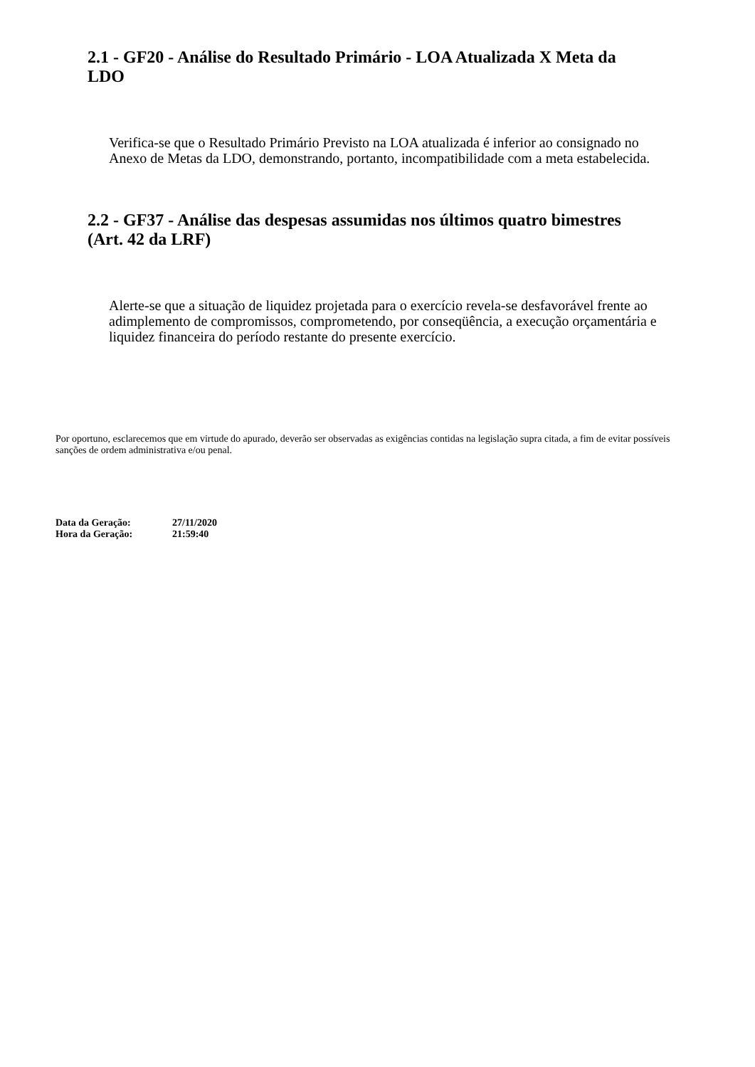2.1 - GF20 - Análise do Resultado Primário - LOA Atualizada X Meta da LDO
Verifica-se que o Resultado Primário Previsto na LOA atualizada é inferior ao consignado no Anexo de Metas da LDO, demonstrando, portanto, incompatibilidade com a meta estabelecida.
2.2 - GF37 - Análise das despesas assumidas nos últimos quatro bimestres (Art. 42 da LRF)
Alerte-se que a situação de liquidez projetada para o exercício revela-se desfavorável frente ao adimplemento de compromissos, comprometendo, por conseqüência, a execução orçamentária e liquidez financeira do período restante do presente exercício.
Por oportuno, esclarecemos que em virtude do apurado, deverão ser observadas as exigências contidas na legislação supra citada, a fim de evitar possíveis sanções de ordem administrativa e/ou penal.
| Data da Geração: | 27/11/2020 |
| Hora da Geração: | 21:59:40 |